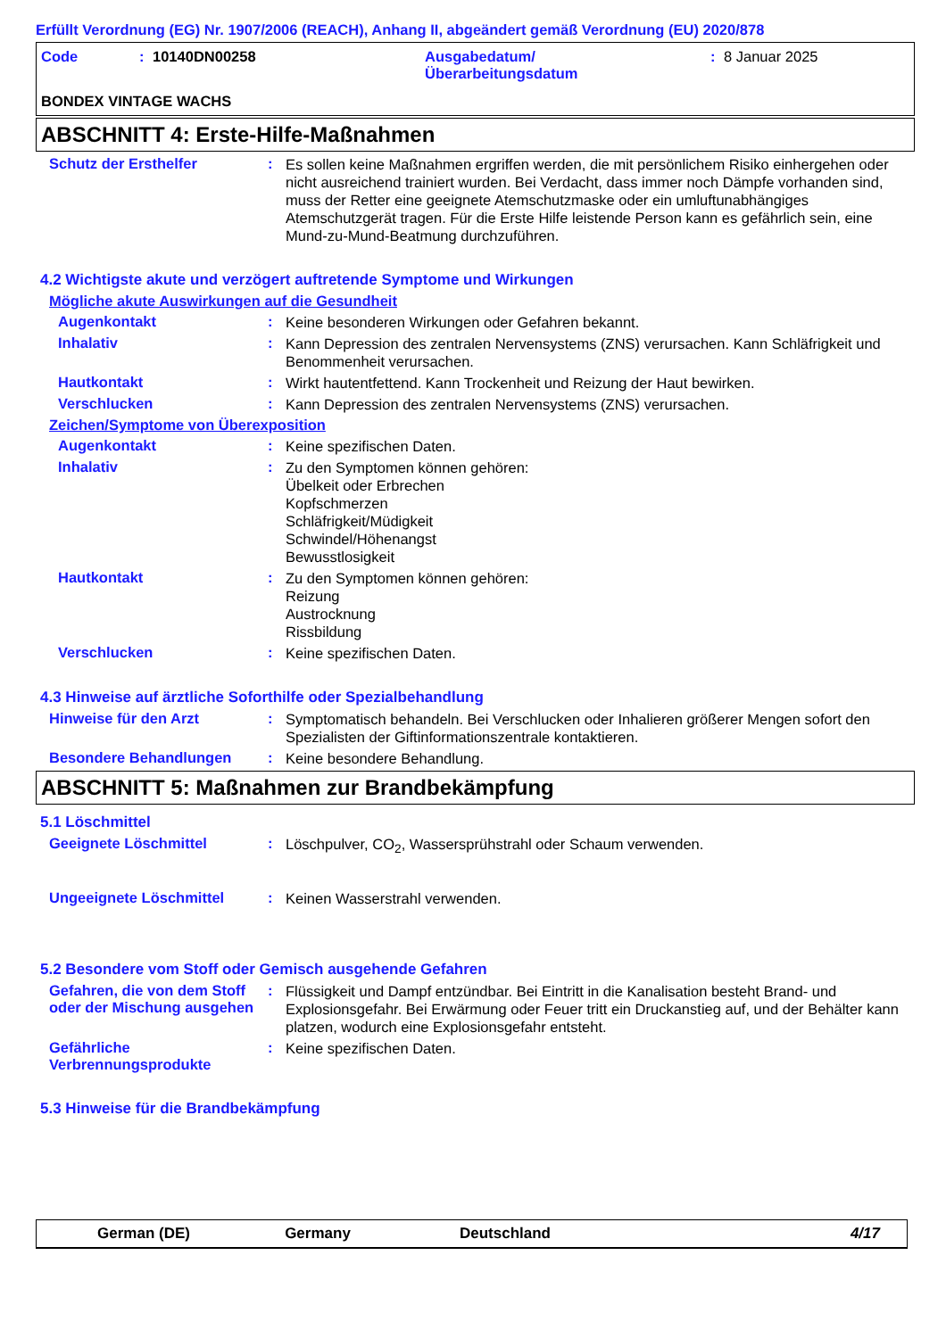Erfüllt Verordnung (EG) Nr. 1907/2006 (REACH), Anhang II, abgeändert gemäß Verordnung (EU) 2020/878
Code: 10140DN00258 Ausgabedatum/
Überarbeitungsdatum: 8 Januar 2025
BONDEX VINTAGE WACHS
ABSCHNITT 4: Erste-Hilfe-Maßnahmen
Schutz der Ersthelfer: Es sollen keine Maßnahmen ergriffen werden, die mit persönlichem Risiko einhergehen oder nicht ausreichend trainiert wurden. Bei Verdacht, dass immer noch Dämpfe vorhanden sind, muss der Retter eine geeignete Atemschutzmaske oder ein umluftunabhängiges Atemschutzgerät tragen. Für die Erste Hilfe leistende Person kann es gefährlich sein, eine Mund-zu-Mund-Beatmung durchzuführen.
4.2 Wichtigste akute und verzögert auftretende Symptome und Wirkungen
Mögliche akute Auswirkungen auf die Gesundheit
Augenkontakt: Keine besonderen Wirkungen oder Gefahren bekannt.
Inhalativ: Kann Depression des zentralen Nervensystems (ZNS) verursachen. Kann Schläfrigkeit und Benommenheit verursachen.
Hautkontakt: Wirkt hautentfettend. Kann Trockenheit und Reizung der Haut bewirken.
Verschlucken: Kann Depression des zentralen Nervensystems (ZNS) verursachen.
Zeichen/Symptome von Überexposition
Augenkontakt: Keine spezifischen Daten.
Inhalativ: Zu den Symptomen können gehören:
Übelkeit oder Erbrechen
Kopfschmerzen
Schläfrigkeit/Müdigkeit
Schwindel/Höhenangst
Bewusstlosigkeit
Hautkontakt: Zu den Symptomen können gehören:
Reizung
Austrocknung
Rissbildung
Verschlucken: Keine spezifischen Daten.
4.3 Hinweise auf ärztliche Soforthilfe oder Spezialbehandlung
Hinweise für den Arzt: Symptomatisch behandeln. Bei Verschlucken oder Inhalieren größerer Mengen sofort den Spezialisten der Giftinformationszentrale kontaktieren.
Besondere Behandlungen: Keine besondere Behandlung.
ABSCHNITT 5: Maßnahmen zur Brandbekämpfung
5.1 Löschmittel
Geeignete Löschmittel: Löschpulver, CO<sub>2</sub>, Wassersprühstrahl oder Schaum verwenden.
Ungeeignete Löschmittel: Keinen Wasserstrahl verwenden.
5.2 Besondere vom Stoff oder Gemisch ausgehende Gefahren
Gefahren, die von dem Stoff oder der Mischung ausgehen: Flüssigkeit und Dampf entzündbar. Bei Eintritt in die Kanalisation besteht Brand- und Explosionsgefahr. Bei Erwärmung oder Feuer tritt ein Druckanstieg auf, und der Behälter kann platzen, wodurch eine Explosionsgefahr entsteht.
Gefährliche Verbrennungsprodukte: Keine spezifischen Daten.
5.3 Hinweise für die Brandbekämpfung
German (DE) Germany Deutschland 4/17